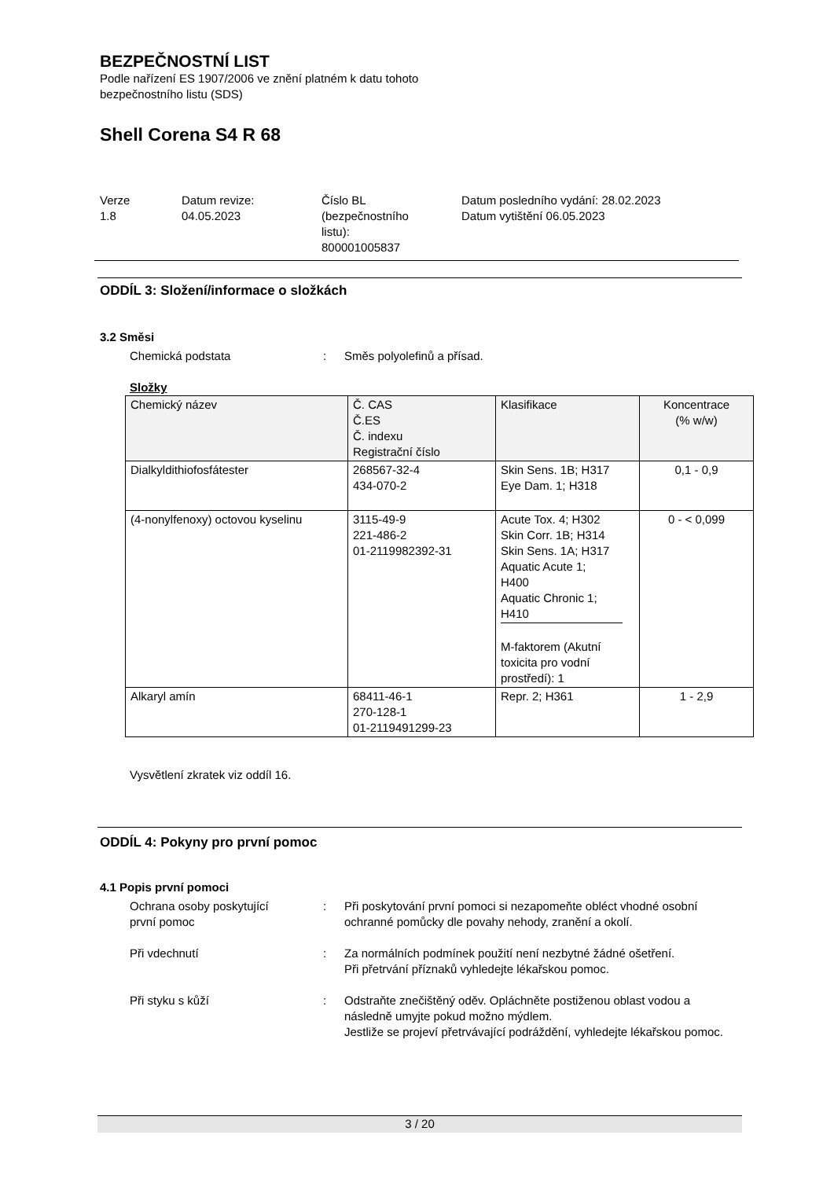BEZPEČNOSTNÍ LIST
Podle nařízení ES 1907/2006 ve znění platném k datu tohoto
bezpečnostního listu (SDS)
Shell Corena S4 R 68
Verze
1.8
Datum revize:
04.05.2023
Číslo BL
(bezpečnostního
listu):
800001005837
Datum posledního vydání: 28.02.2023
Datum vytištění 06.05.2023
ODDÍL 3: Složení/informace o složkách
3.2 Směsi
Chemická podstata : Směs polyolefinů a přísad.
Složky
| Chemický název | Č. CAS Č.ES Č. indexu Registrační číslo | Klasifikace | Koncentrace (% w/w) |
| --- | --- | --- | --- |
| Dialkyldithiofosfátester | 268567-32-4 434-070-2 | Skin Sens. 1B; H317 Eye Dam. 1; H318 | 0,1 - 0,9 |
| (4-nonylfenoxy) octovou kyselinu | 3115-49-9 221-486-2 01-2119982392-31 | Acute Tox. 4; H302 Skin Corr. 1B; H314 Skin Sens. 1A; H317 Aquatic Acute 1; H400 Aquatic Chronic 1; H410 M-faktorem (Akutní toxicita pro vodní prostředí): 1 | 0 - < 0,099 |
| Alkaryl amín | 68411-46-1 270-128-1 01-2119491299-23 | Repr. 2; H361 | 1 - 2,9 |
Vysvětlení zkratek viz oddíl 16.
ODDÍL 4: Pokyny pro první pomoc
4.1 Popis první pomoci
Ochrana osoby poskytující
první pomoc
: Při poskytování první pomoci si nezapomeňte obléct vhodné osobní ochranné pomůcky dle povahy nehody, zranění a okolí.
Při vdechnutí : Za normálních podmínek použití není nezbytné žádné ošetření.
Při přetrvání příznaků vyhledejte lékařskou pomoc.
Při styku s kůží : Odstraňte znečištěný oděv. Opláchněte postiženou oblast vodou a následně umyjte pokud možno mýdlem.
Jestliže se projeví přetrvávající podráždění, vyhledejte lékařskou pomoc.
3 / 20